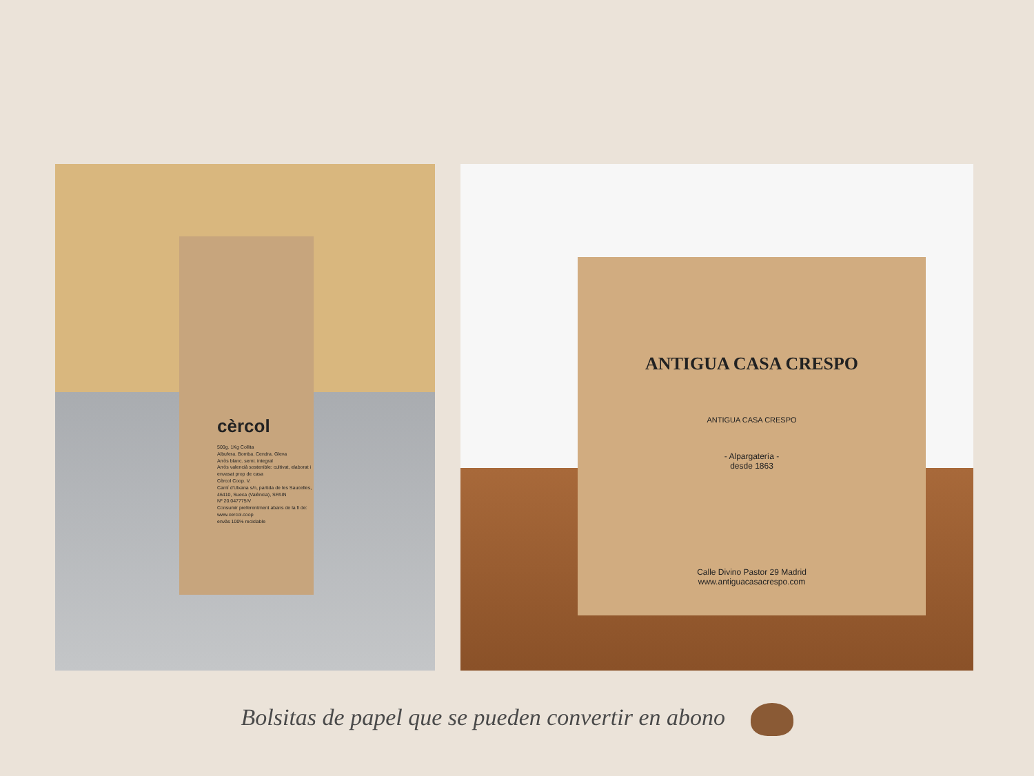cèrcol
500g. 1Kg Collita
Albufera. Bomba. Cendra. Gleva
Arròs blanc. semi. integral
Arròs valencià sostenible: cultivat, elaborat i envasat prop de casa
Cèrcol Coop. V.
Camí d'Ulxana s/n, partida de les Saucelles,
46410, Sueca (València), SPAIN
Nº 20.047775/V
Consumir preferentment abans de la fi de:
www.cercol.coop
envàs 100% reciclable
ANTIGUA CASA CRESPO
ANTIGUA CASA CRESPO
- Alpargatería -
desde 1863
Calle Divino Pastor 29 Madrid
www.antiguacasacrespo.com
Bolsitas de papel que se pueden convertir en abono